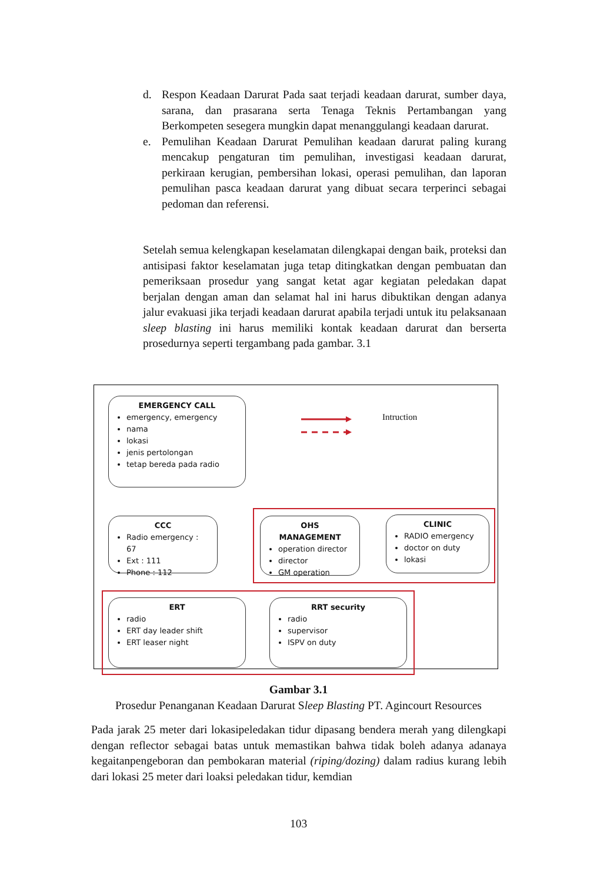d. Respon Keadaan Darurat Pada saat terjadi keadaan darurat, sumber daya, sarana, dan prasarana serta Tenaga Teknis Pertambangan yang Berkompeten sesegera mungkin dapat menanggulangi keadaan darurat.
e. Pemulihan Keadaan Darurat Pemulihan keadaan darurat paling kurang mencakup pengaturan tim pemulihan, investigasi keadaan darurat, perkiraan kerugian, pembersihan lokasi, operasi pemulihan, dan laporan pemulihan pasca keadaan darurat yang dibuat secara terperinci sebagai pedoman dan referensi.
Setelah semua kelengkapan keselamatan dilengkapai dengan baik, proteksi dan antisipasi faktor keselamatan juga tetap ditingkatkan dengan pembuatan dan pemeriksaan prosedur yang sangat ketat agar kegiatan peledakan dapat berjalan dengan aman dan selamat hal ini harus dibuktikan dengan adanya jalur evakuasi jika terjadi keadaan darurat apabila terjadi untuk itu pelaksanaan sleep blasting ini harus memiliki kontak keadaan darurat dan berserta prosedurnya seperti tergambang pada gambar. 3.1
EMERGENCY CALL
emergency, emergency
nama
lokasi
jenis pertolongan
tetap bereda pada radio
Intruction
CCC
Radio emergency : 67
Ext : 111
Phone : 112
OHS MANAGEMENT
operation director
director
GM operation
CLINIC
RADIO emergency
doctor on duty
lokasi
ERT
radio
ERT day leader shift
ERT leaser night
RRT security
radio
supervisor
ISPV on duty
Gambar 3.1
Prosedur Penanganan Keadaan Darurat Sleep Blasting PT. Agincourt Resources
Pada jarak 25 meter dari lokasipeledakan tidur dipasang bendera merah yang dilengkapi dengan reflector sebagai batas untuk memastikan bahwa tidak boleh adanya adanaya kegaitanpengeboran dan pembokaran material (riping/dozing) dalam radius kurang lebih dari lokasi 25 meter dari loaksi peledakan tidur, kemdian
103